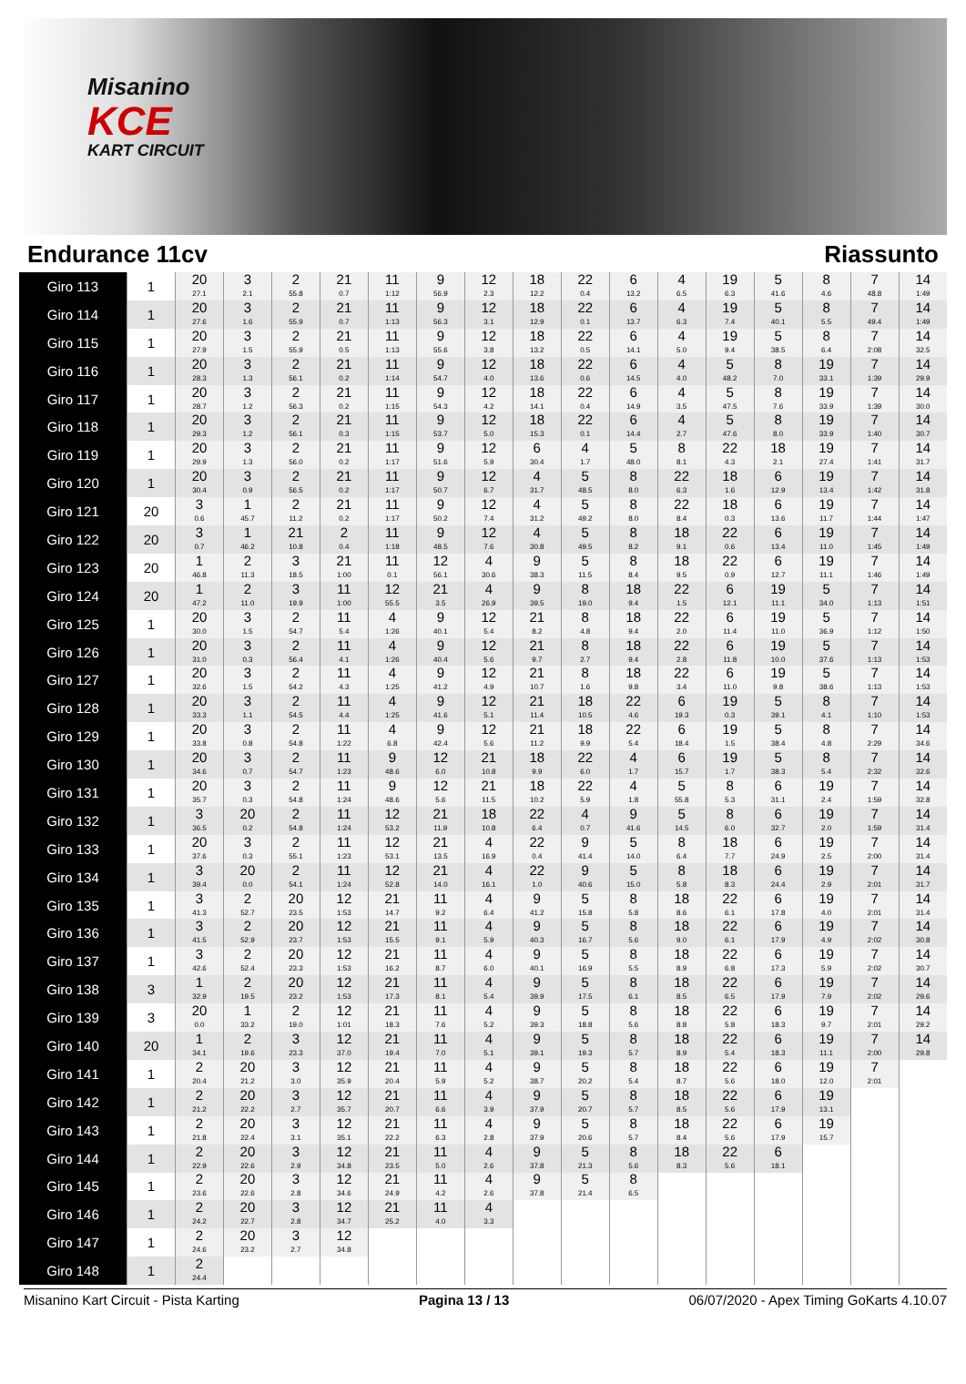Misanino
KCE
KART CIRCUIT
Endurance 11cv Riassunto
| Giro 113 | 1 | 20 27.1 | 3 2.1 | 2 55.8 | 21 0.7 | 11 1:12 | 9 56.9 | 12 2.3 | 18 12.2 | 22 0.4 | 6 13.2 | 4 6.5 | 19 6.3 | 5 41.6 | 8 4.6 | 7 48.8 | 14 1:49 |
| Giro 114 | 1 | 20 27.6 | 3 1.6 | 2 55.9 | 21 0.7 | 11 1:13 | 9 56.3 | 12 3.1 | 18 12.9 | 22 0.1 | 6 13.7 | 4 6.3 | 19 7.4 | 5 40.1 | 8 5.5 | 7 49.4 | 14 1:49 |
| Giro 115 | 1 | 20 27.9 | 3 1.5 | 2 55.9 | 21 0.5 | 11 1:13 | 9 55.6 | 12 3.8 | 18 13.2 | 22 0.5 | 6 14.1 | 4 5.0 | 19 9.4 | 5 38.5 | 8 6.4 | 7 2:08 | 14 32.5 |
| Giro 116 | 1 | 20 28.3 | 3 1.3 | 2 56.1 | 21 0.2 | 11 1:14 | 9 54.7 | 12 4.0 | 18 13.6 | 22 0.6 | 6 14.5 | 4 4.0 | 5 48.2 | 8 7.0 | 19 33.1 | 7 1:39 | 14 29.9 |
| Giro 117 | 1 | 20 28.7 | 3 1.2 | 2 56.3 | 21 0.2 | 11 1:15 | 9 54.3 | 12 4.2 | 18 14.1 | 22 0.4 | 6 14.9 | 4 3.5 | 5 47.5 | 8 7.6 | 19 33.9 | 7 1:39 | 14 30.0 |
| Giro 118 | 1 | 20 29.3 | 3 1.2 | 2 56.1 | 21 0.3 | 11 1:15 | 9 53.7 | 12 5.0 | 18 15.3 | 22 0.1 | 6 14.4 | 4 2.7 | 5 47.6 | 8 8.0 | 19 33.9 | 7 1:40 | 14 30.7 |
| Giro 119 | 1 | 20 29.9 | 3 1.3 | 2 56.0 | 21 0.2 | 11 1:17 | 9 51.6 | 12 5.9 | 6 30.4 | 4 1.7 | 5 48.0 | 8 8.1 | 22 4.3 | 18 2.1 | 19 27.4 | 7 1:41 | 14 31.7 |
| Giro 120 | 1 | 20 30.4 | 3 0.9 | 2 56.5 | 21 0.2 | 11 1:17 | 9 50.7 | 12 6.7 | 4 31.7 | 5 48.5 | 8 8.0 | 22 6.3 | 18 1.6 | 6 12.9 | 19 13.4 | 7 1:42 | 14 31.8 |
| Giro 121 | 20 | 3 0.6 | 1 45.7 | 2 11.2 | 21 0.2 | 11 1:17 | 9 50.2 | 12 7.4 | 4 31.2 | 5 49.2 | 8 8.0 | 22 8.4 | 18 0.3 | 6 13.6 | 19 11.7 | 7 1:44 | 14 1:47 |
| Giro 122 | 20 | 3 0.7 | 1 46.2 | 21 10.8 | 2 0.4 | 11 1:18 | 9 48.5 | 12 7.6 | 4 30.8 | 5 49.5 | 8 8.2 | 18 9.1 | 22 0.6 | 6 13.4 | 19 11.0 | 7 1:45 | 14 1:49 |
| Giro 123 | 20 | 1 46.8 | 2 11.3 | 3 18.5 | 21 1:00 | 11 0.1 | 12 56.1 | 4 30.6 | 9 38.3 | 5 11.5 | 8 8.4 | 18 9.5 | 22 0.9 | 6 12.7 | 19 11.1 | 7 1:46 | 14 1:49 |
| Giro 124 | 20 | 1 47.2 | 2 11.0 | 3 19.9 | 11 1:00 | 12 55.5 | 21 3.5 | 4 26.9 | 9 39.5 | 8 19.0 | 18 9.4 | 22 1.5 | 6 12.1 | 19 11.1 | 5 34.0 | 7 1:13 | 14 1:51 |
| Giro 125 | 1 | 20 30.0 | 3 1.5 | 2 54.7 | 11 5.4 | 4 1:26 | 9 40.1 | 12 5.4 | 21 8.2 | 8 4.8 | 18 9.4 | 22 2.0 | 6 11.4 | 19 11.0 | 5 36.9 | 7 1:12 | 14 1:50 |
| Giro 126 | 1 | 20 31.0 | 3 0.3 | 2 56.4 | 11 4.1 | 4 1:26 | 9 40.4 | 12 5.6 | 21 9.7 | 8 2.7 | 18 9.4 | 22 2.8 | 6 11.8 | 19 10.0 | 5 37.6 | 7 1:13 | 14 1:53 |
| Giro 127 | 1 | 20 32.6 | 3 1.5 | 2 54.2 | 11 4.3 | 4 1:25 | 9 41.2 | 12 4.9 | 21 10.7 | 8 1.6 | 18 9.8 | 22 3.4 | 6 11.0 | 19 9.8 | 5 38.6 | 7 1:13 | 14 1:53 |
| Giro 128 | 1 | 20 33.3 | 3 1.1 | 2 54.5 | 11 4.4 | 4 1:25 | 9 41.6 | 12 5.1 | 21 11.4 | 18 10.5 | 22 4.6 | 6 19.3 | 19 0.3 | 5 39.1 | 8 4.1 | 7 1:10 | 14 1:53 |
| Giro 129 | 1 | 20 33.8 | 3 0.8 | 2 54.8 | 11 1:22 | 4 6.8 | 9 42.4 | 12 5.6 | 21 11.2 | 18 9.9 | 22 5.4 | 6 18.4 | 19 1.5 | 5 38.4 | 8 4.8 | 7 2:29 | 14 34.6 |
| Giro 130 | 1 | 20 34.6 | 3 0.7 | 2 54.7 | 11 1:23 | 9 48.6 | 12 6.0 | 21 10.8 | 18 9.9 | 22 6.0 | 4 1.7 | 6 15.7 | 19 1.7 | 5 38.3 | 8 5.4 | 7 2:32 | 14 32.6 |
| Giro 131 | 1 | 20 35.7 | 3 0.3 | 2 54.8 | 11 1:24 | 9 48.6 | 12 5.6 | 21 11.5 | 18 10.2 | 22 5.9 | 4 1.8 | 5 55.8 | 8 5.3 | 6 31.1 | 19 2.4 | 7 1:59 | 14 32.8 |
| Giro 132 | 1 | 3 36.5 | 20 0.2 | 2 54.8 | 11 1:24 | 12 53.2 | 21 11.9 | 18 10.8 | 22 6.4 | 4 0.7 | 9 41.6 | 5 14.5 | 8 6.0 | 6 32.7 | 19 2.0 | 7 1:59 | 14 31.4 |
| Giro 133 | 1 | 20 37.6 | 3 0.3 | 2 55.1 | 11 1:23 | 12 53.1 | 21 13.5 | 4 16.9 | 22 0.4 | 9 41.4 | 5 14.0 | 8 6.4 | 18 7.7 | 6 24.9 | 19 2.5 | 7 2:00 | 14 31.4 |
| Giro 134 | 1 | 3 39.4 | 20 0.0 | 2 54.1 | 11 1:24 | 12 52.8 | 21 14.0 | 4 16.1 | 22 1.0 | 9 40.6 | 5 15.0 | 8 5.8 | 18 8.3 | 6 24.4 | 19 2.9 | 7 2:01 | 14 31.7 |
| Giro 135 | 1 | 3 41.3 | 2 52.7 | 20 23.5 | 12 1:53 | 21 14.7 | 11 9.2 | 4 6.4 | 9 41.2 | 5 15.8 | 8 5.8 | 18 8.6 | 22 6.1 | 6 17.8 | 19 4.0 | 7 2:01 | 14 31.4 |
| Giro 136 | 1 | 3 41.5 | 2 52.9 | 20 23.7 | 12 1:53 | 21 15.5 | 11 9.1 | 4 5.9 | 9 40.3 | 5 16.7 | 8 5.6 | 18 9.0 | 22 6.1 | 6 17.9 | 19 4.9 | 7 2:02 | 14 30.8 |
| Giro 137 | 1 | 3 42.6 | 2 52.4 | 20 23.3 | 12 1:53 | 21 16.2 | 11 8.7 | 4 6.0 | 9 40.1 | 5 16.9 | 8 5.5 | 18 8.9 | 22 6.8 | 6 17.3 | 19 5.9 | 7 2:02 | 14 30.7 |
| Giro 138 | 3 | 1 32.9 | 2 19.5 | 20 23.2 | 12 1:53 | 21 17.3 | 11 8.1 | 4 5.4 | 9 39.9 | 5 17.5 | 8 6.1 | 18 8.5 | 22 6.5 | 6 17.9 | 19 7.9 | 7 2:02 | 14 29.6 |
| Giro 139 | 3 | 20 0.0 | 1 33.2 | 2 19.0 | 12 1:01 | 21 18.3 | 11 7.6 | 4 5.2 | 9 39.3 | 5 18.8 | 8 5.6 | 18 8.8 | 22 5.8 | 6 18.3 | 19 9.7 | 7 2:01 | 14 29.2 |
| Giro 140 | 20 | 1 34.1 | 2 19.6 | 3 23.3 | 12 37.0 | 21 19.4 | 11 7.0 | 4 5.1 | 9 39.1 | 5 19.3 | 8 5.7 | 18 8.9 | 22 5.4 | 6 18.3 | 19 11.1 | 7 2:00 | 14 29.8 |
| Giro 141 | 1 | 2 20.4 | 20 21.2 | 3 3.0 | 12 35.9 | 21 20.4 | 11 5.9 | 4 5.2 | 9 38.7 | 5 20.2 | 8 5.4 | 18 8.7 | 22 5.6 | 6 18.0 | 19 12.0 | 7 2:01 | |
| Giro 142 | 1 | 2 21.2 | 20 22.2 | 3 2.7 | 12 35.7 | 21 20.7 | 11 6.6 | 4 3.9 | 9 37.9 | 5 20.7 | 8 5.7 | 18 8.5 | 22 5.6 | 6 17.9 | 19 13.1 | | |
| Giro 143 | 1 | 2 21.8 | 20 22.4 | 3 3.1 | 12 35.1 | 21 22.2 | 11 6.3 | 4 2.8 | 9 37.9 | 5 20.6 | 8 5.7 | 18 8.4 | 22 5.6 | 6 17.9 | 19 15.7 | | |
| Giro 144 | 1 | 2 22.9 | 20 22.6 | 3 2.9 | 12 34.8 | 21 23.5 | 11 5.0 | 4 2.6 | 9 37.8 | 5 21.3 | 8 5.6 | 18 8.3 | 22 5.6 | 6 18.1 | | | |
| Giro 145 | 1 | 2 23.6 | 20 22.6 | 3 2.8 | 12 34.6 | 21 24.9 | 11 4.2 | 4 2.6 | 9 37.8 | 5 21.4 | 8 6.5 | | | | | | |
| Giro 146 | 1 | 2 24.2 | 20 22.7 | 3 2.8 | 12 34.7 | 21 25.2 | 11 4.0 | 4 3.3 | | | | | | | | | |
| Giro 147 | 1 | 2 24.6 | 20 23.2 | 3 2.7 | 12 34.8 | | | | | | | | | | | | |
| Giro 148 | 1 | 2 24.4 | | | | | | | | | | | | | | | |
Misanino Kart Circuit - Pista Karting Pagina 13 / 13 06/07/2020 - Apex Timing GoKarts 4.10.07